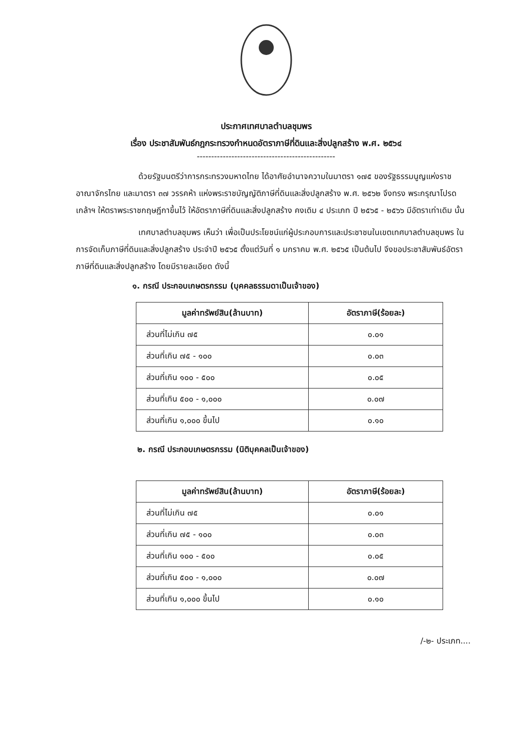ประกาศเทศบาลตำบลชุมพร
เรื่อง ประชาสัมพันธ์กฎกระทรวงกำหนดอัตราภาษีที่ดินและสิ่งปลูกสร้าง พ.ศ. ๒๕๖๔
------------------------------------------------
ด้วยรัฐมนตรีว่าการกระทรวงมหาดไทย ได้อาศัยอำนาจความในมาตรา ๑๗๕ ของรัฐธรรมนูญแห่งราชอาณาจักรไทย และมาตรา ๓๗ วรรคห้า แห่งพระราชบัญญัติภาษีที่ดินและสิ่งปลูกสร้าง พ.ศ. ๒๕๖๒ จึงทรง พระกรุณาโปรดเกล้าฯ ให้ตราพระราชกฤษฎีกาขึ้นไว้ ให้อัตราภาษีที่ดินและสิ่งปลูกสร้าง คงเดิม ๔ ประเภท ปี ๒๕๖๕ - ๒๕๖๖ มีอัตราเท่าเดิม นั้น
เทศบาลตำบลชุมพร เห็นว่า เพื่อเป็นประโยชน์แก่ผู้ประกอบการและประชาชนในเขตเทศบาลตำบลชุมพร ในการจัดเก็บภาษีที่ดินและสิ่งปลูกสร้าง ประจำปี ๒๕๖๕ ตั้งแต่วันที่ ๑ มกราคม พ.ศ. ๒๕๖๕ เป็นต้นไป จึงขอประชาสัมพันธ์อัตราภาษีที่ดินและสิ่งปลูกสร้าง โดยมีรายละเอียด ดังนี้
๑. กรณี ประกอบเกษตรกรรม (บุคคลธรรมดาเป็นเจ้าของ)
| มูลค่าทรัพย์สิน(ล้านบาท) | อัตราภาษี(ร้อยละ) |
| --- | --- |
| ส่วนที่ไม่เกิน ๗๕ | ๐.๐๑ |
| ส่วนที่เกิน ๗๕ - ๑๐๐ | ๐.๐๓ |
| ส่วนที่เกิน ๑๐๐ - ๕๐๐ | ๐.๐๕ |
| ส่วนที่เกิน ๕๐๐ - ๑,๐๐๐ | ๐.๐๗ |
| ส่วนที่เกิน ๑,๐๐๐ ขึ้นไป | ๐.๑๐ |
๒. กรณี ประกอบเกษตรกรรม (นิติบุคคลเป็นเจ้าของ)
| มูลค่าทรัพย์สิน(ล้านบาท) | อัตราภาษี(ร้อยละ) |
| --- | --- |
| ส่วนที่ไม่เกิน ๗๕ | ๐.๐๑ |
| ส่วนที่เกิน ๗๕ - ๑๐๐ | ๐.๐๓ |
| ส่วนที่เกิน ๑๐๐ - ๕๐๐ | ๐.๐๕ |
| ส่วนที่เกิน ๕๐๐ - ๑,๐๐๐ | ๐.๐๗ |
| ส่วนที่เกิน ๑,๐๐๐ ขึ้นไป | ๐.๑๐ |
/-๒- ประเภท....